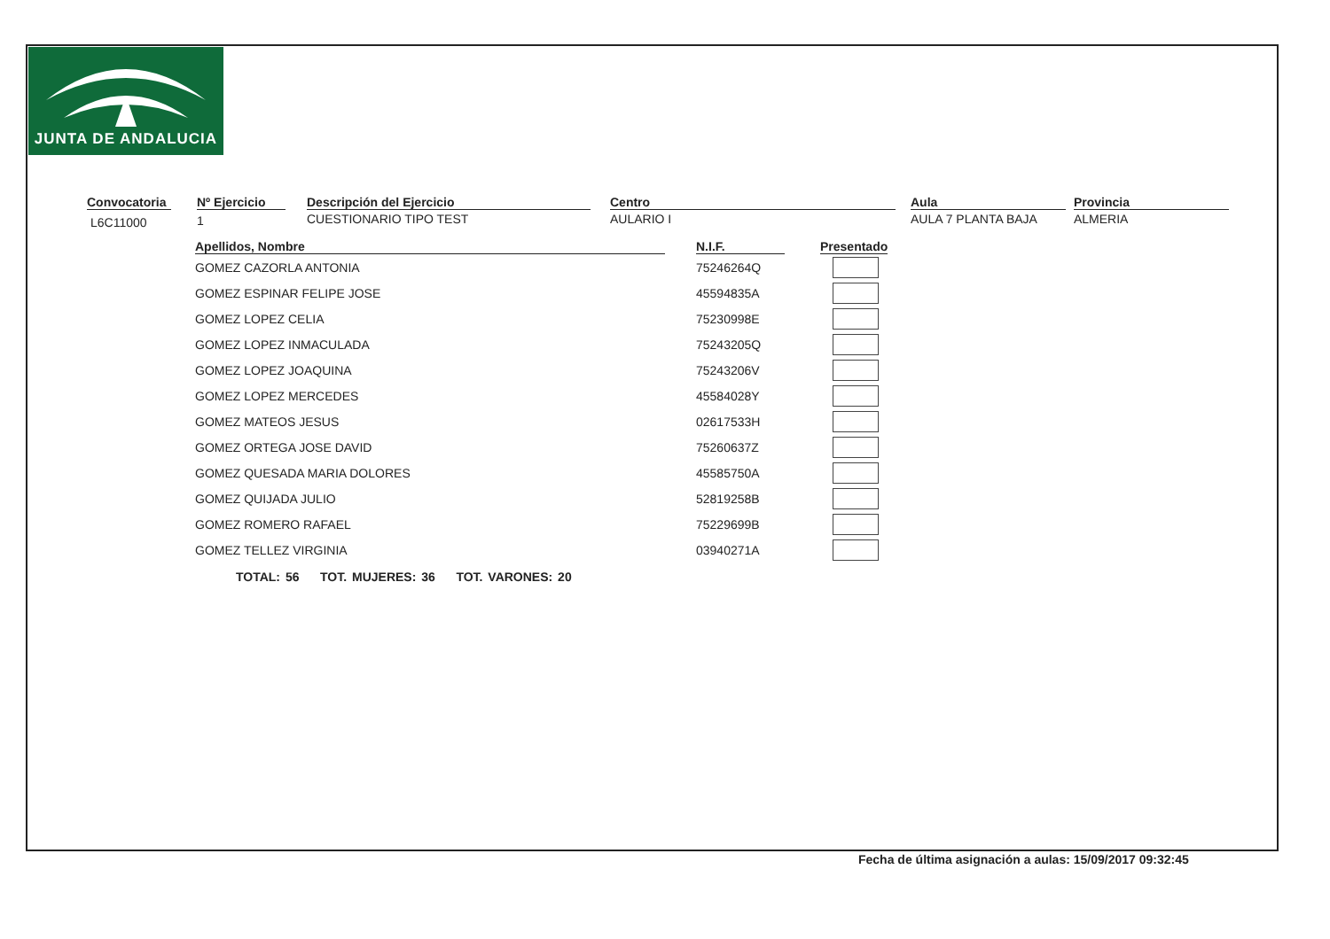JUNTA DE ANDALUCIA
Convocatoria
L6C11000
Nº Ejercicio
1
Descripción del Ejercicio
CUESTIONARIO TIPO TEST
Centro
AULARIO I
Aula
AULA 7 PLANTA BAJA
Provincia
ALMERIA
| Apellidos, Nombre | | N.I.F. | | Presentado |
| --- | --- | --- | --- | --- |
| GOMEZ CAZORLA ANTONIA | | 75246264Q | | |
| GOMEZ ESPINAR FELIPE JOSE | | 45594835A | | |
| GOMEZ LOPEZ CELIA | | 75230998E | | |
| GOMEZ LOPEZ INMACULADA | | 75243205Q | | |
| GOMEZ LOPEZ JOAQUINA | | 75243206V | | |
| GOMEZ LOPEZ MERCEDES | | 45584028Y | | |
| GOMEZ MATEOS JESUS | | 02617533H | | |
| GOMEZ ORTEGA JOSE DAVID | | 75260637Z | | |
| GOMEZ QUESADA MARIA DOLORES | | 45585750A | | |
| GOMEZ QUIJADA JULIO | | 52819258B | | |
| GOMEZ ROMERO RAFAEL | | 75229699B | | |
| GOMEZ TELLEZ VIRGINIA | | 03940271A | | |
TOTAL: 56 TOT. MUJERES: 36 TOT. VARONES: 20
Fecha de última asignación a aulas: 15/09/2017 09:32:45